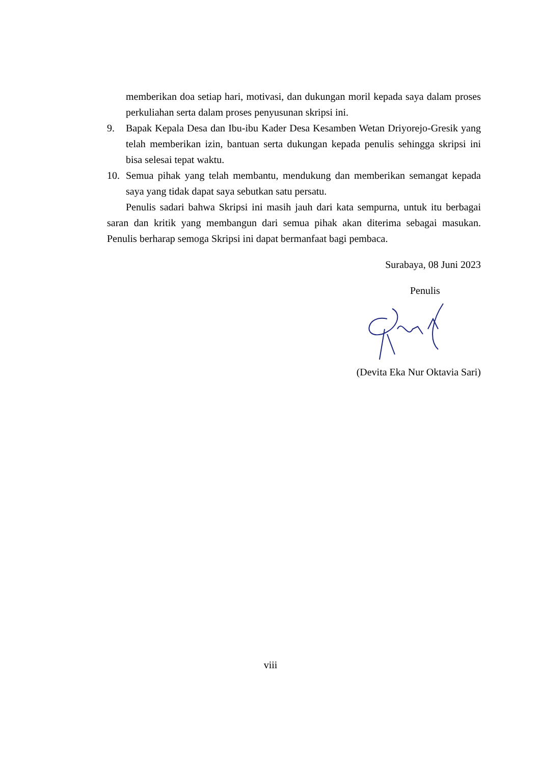memberikan doa setiap hari, motivasi, dan dukungan moril kepada saya dalam proses perkuliahan serta dalam proses penyusunan skripsi ini.
9. Bapak Kepala Desa dan Ibu-ibu Kader Desa Kesamben Wetan Driyorejo-Gresik yang telah memberikan izin, bantuan serta dukungan kepada penulis sehingga skripsi ini bisa selesai tepat waktu.
10. Semua pihak yang telah membantu, mendukung dan memberikan semangat kepada saya yang tidak dapat saya sebutkan satu persatu.
Penulis sadari bahwa Skripsi ini masih jauh dari kata sempurna, untuk itu berbagai saran dan kritik yang membangun dari semua pihak akan diterima sebagai masukan. Penulis berharap semoga Skripsi ini dapat bermanfaat bagi pembaca.
Surabaya, 08 Juni 2023
Penulis
(Devita Eka Nur Oktavia Sari)
viii